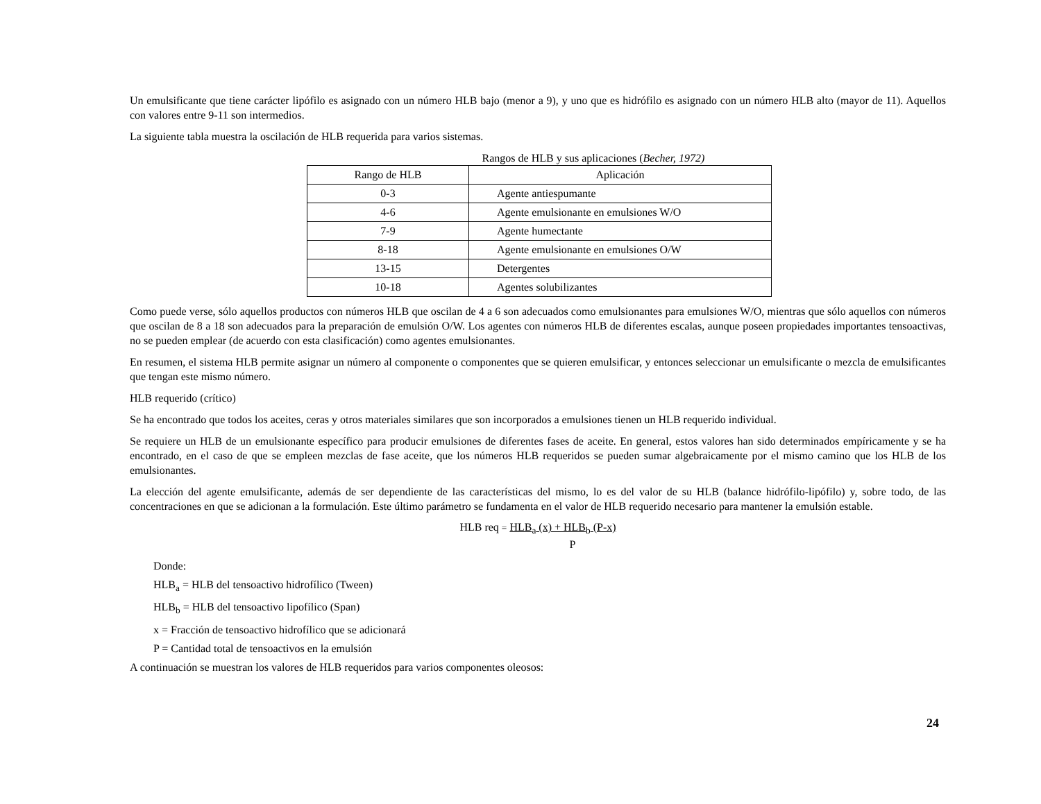Un emulsificante que tiene carácter lipófilo es asignado con un número HLB bajo (menor a 9), y uno que es hidrófilo es asignado con un número HLB alto (mayor de 11). Aquellos con valores entre 9-11 son intermedios.
La siguiente tabla muestra la oscilación de HLB requerida para varios sistemas.
Rangos de HLB y sus aplicaciones (Becher, 1972)
| Rango de HLB | Aplicación |
| --- | --- |
| 0-3 | Agente antiespumante |
| 4-6 | Agente emulsionante en emulsiones W/O |
| 7-9 | Agente humectante |
| 8-18 | Agente emulsionante en emulsiones O/W |
| 13-15 | Detergentes |
| 10-18 | Agentes solubilizantes |
Como puede verse, sólo aquellos productos con números HLB que oscilan de 4 a 6 son adecuados como emulsionantes para emulsiones W/O, mientras que sólo aquellos con números que oscilan de 8 a 18 son adecuados para la preparación de emulsión O/W. Los agentes con números HLB de diferentes escalas, aunque poseen propiedades importantes tensoactivas, no se pueden emplear (de acuerdo con esta clasificación) como agentes emulsionantes.
En resumen, el sistema HLB permite asignar un número al componente o componentes que se quieren emulsificar, y entonces seleccionar un emulsificante o mezcla de emulsificantes que tengan este mismo número.
HLB requerido (crítico)
Se ha encontrado que todos los aceites, ceras y otros materiales similares que son incorporados a emulsiones tienen un HLB requerido individual.
Se requiere un HLB de un emulsionante específico para producir emulsiones de diferentes fases de aceite. En general, estos valores han sido determinados empíricamente y se ha encontrado, en el caso de que se empleen mezclas de fase aceite, que los números HLB requeridos se pueden sumar algebraicamente por el mismo camino que los HLB de los emulsionantes.
La elección del agente emulsificante, además de ser dependiente de las características del mismo, lo es del valor de su HLB (balance hidrófilo-lipófilo) y, sobre todo, de las concentraciones en que se adicionan a la formulación. Este último parámetro se fundamenta en el valor de HLB requerido necesario para mantener la emulsión estable.
HLB req = HLB<sub>a</sub> (x) + HLB<sub>b</sub> (P-x)
P
Donde:
HLB<sub>a</sub> = HLB del tensoactivo hidrofílico (Tween)
HLB<sub>b</sub> = HLB del tensoactivo lipofílico (Span)
x = Fracción de tensoactivo hidrofílico que se adicionará
P = Cantidad total de tensoactivos en la emulsión
A continuación se muestran los valores de HLB requeridos para varios componentes oleosos:
24